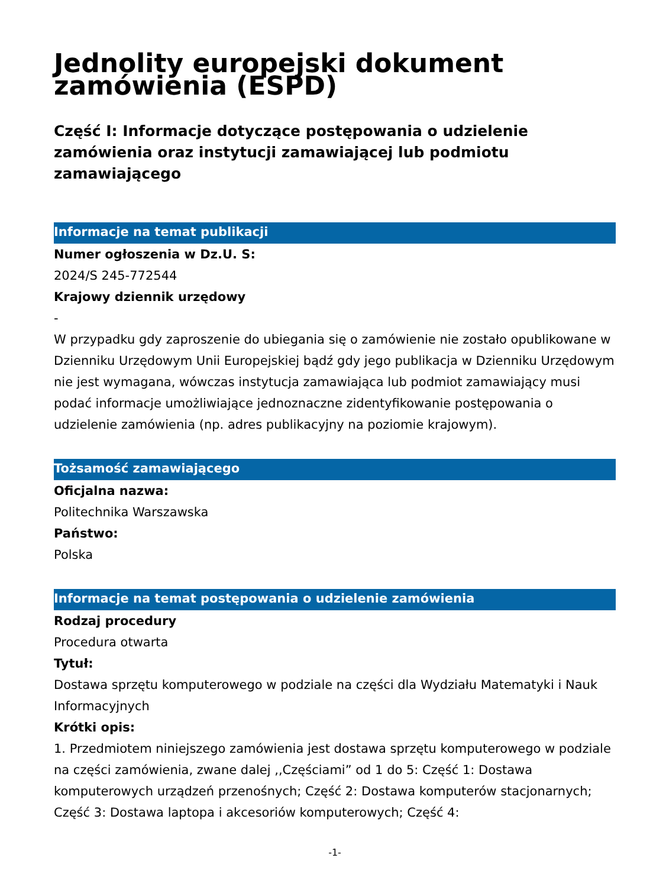Jednolity europejski dokument zamówienia (ESPD)
Część I: Informacje dotyczące postępowania o udzielenie zamówienia oraz instytucji zamawiającej lub podmiotu zamawiającego
Informacje na temat publikacji
Numer ogłoszenia w Dz.U. S:
2024/S 245-772544
Krajowy dziennik urzędowy
-
W przypadku gdy zaproszenie do ubiegania się o zamówienie nie zostało opublikowane w Dzienniku Urzędowym Unii Europejskiej bądź gdy jego publikacja w Dzienniku Urzędowym nie jest wymagana, wówczas instytucja zamawiająca lub podmiot zamawiający musi podać informacje umożliwiające jednoznaczne zidentyfikowanie postępowania o udzielenie zamówienia (np. adres publikacyjny na poziomie krajowym).
Tożsamość zamawiającego
Oficjalna nazwa:
Politechnika Warszawska
Państwo:
Polska
Informacje na temat postępowania o udzielenie zamówienia
Rodzaj procedury
Procedura otwarta
Tytuł:
Dostawa sprzętu komputerowego w podziale na części dla Wydziału Matematyki i Nauk Informacyjnych
Krótki opis:
1. Przedmiotem niniejszego zamówienia jest dostawa sprzętu komputerowego w podziale na części zamówienia, zwane dalej ,,Częściami” od 1 do 5: Część 1: Dostawa komputerowych urządzeń przenośnych; Część 2: Dostawa komputerów stacjonarnych; Część 3: Dostawa laptopa i akcesoriów komputerowych; Część 4:
-1-